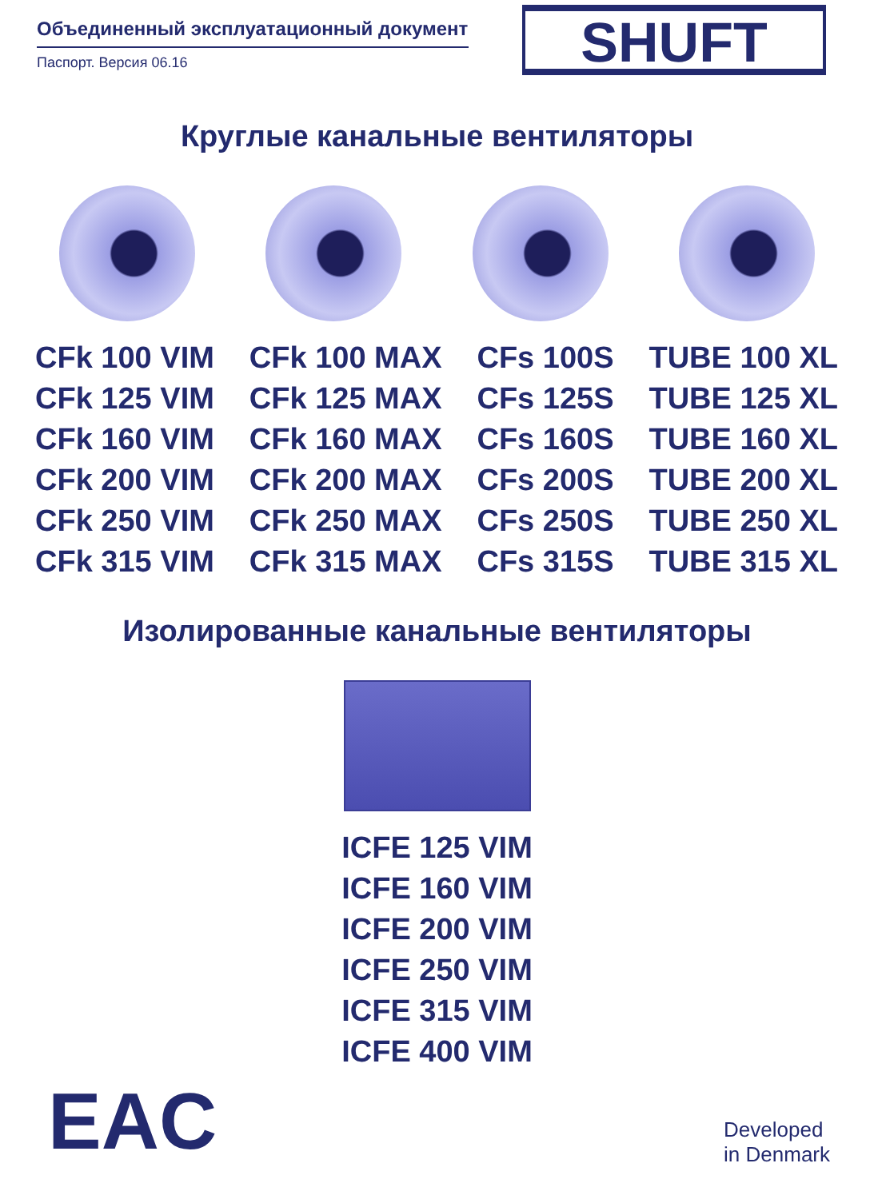Объединенный эксплуатационный документ
Паспорт. Версия 06.16
SHUFT
Круглые канальные вентиляторы
CFk 100 VIM
CFk 125 VIM
CFk 160 VIM
CFk 200 VIM
CFk 250 VIM
CFk 315 VIM
CFk 100 MAX
CFk 125 MAX
CFk 160 MAX
CFk 200 MAX
CFk 250 MAX
CFk 315 MAX
CFs 100S
CFs 125S
CFs 160S
CFs 200S
CFs 250S
CFs 315S
TUBE 100 XL
TUBE 125 XL
TUBE 160 XL
TUBE 200 XL
TUBE 250 XL
TUBE 315 XL
Изолированные канальные вентиляторы
ICFE 125 VIM
ICFE 160 VIM
ICFE 200 VIM
ICFE 250 VIM
ICFE 315 VIM
ICFE 400 VIM
EAC
Developed
in Denmark